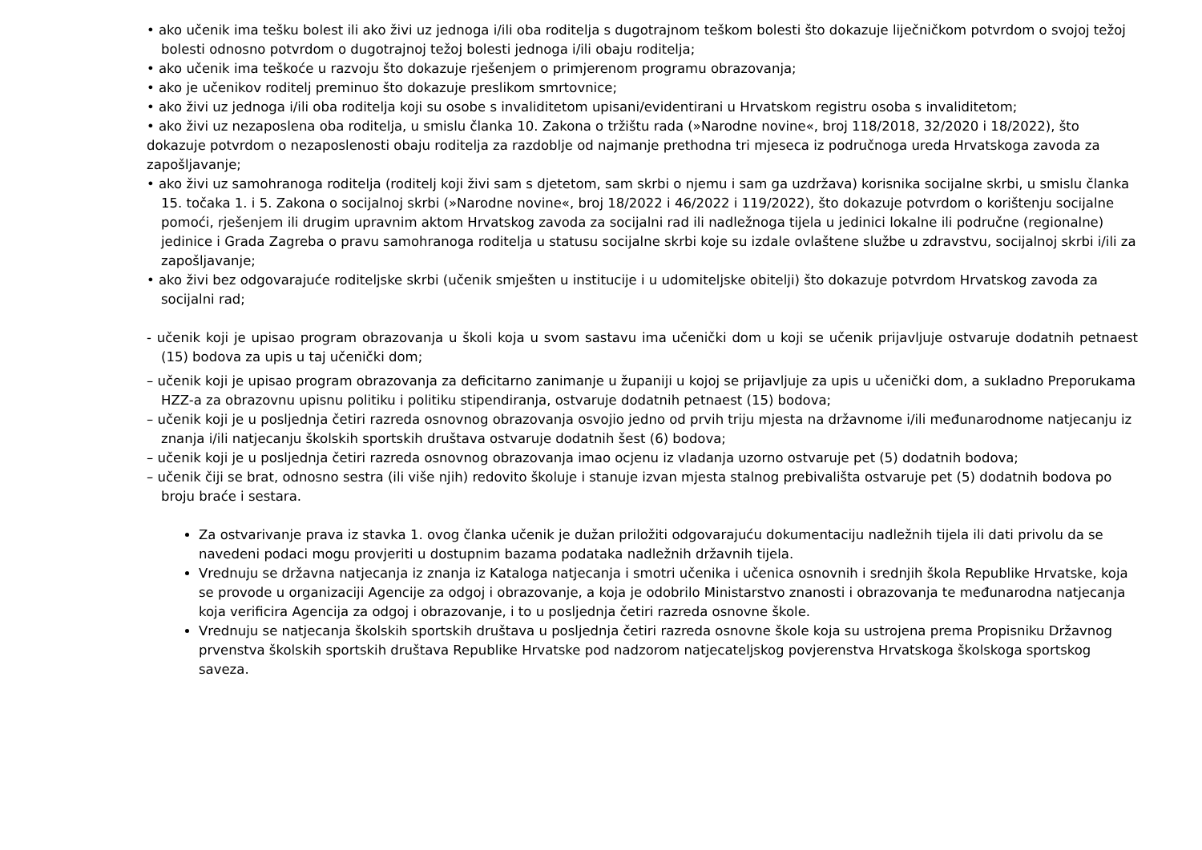• ako učenik ima tešku bolest ili ako živi uz jednoga i/ili oba roditelja s dugotrajnom teškom bolesti što dokazuje liječničkom potvrdom o svojoj težoj bolesti odnosno potvrdom o dugotrajnoj težoj bolesti jednoga i/ili obaju roditelja;
• ako učenik ima teškoće u razvoju što dokazuje rješenjem o primjerenom programu obrazovanja;
• ako je učenikov roditelj preminuo što dokazuje preslikom smrtovnice;
• ako živi uz jednoga i/ili oba roditelja koji su osobe s invaliditetom upisani/evidentirani u Hrvatskom registru osoba s invaliditetom;
• ako živi uz nezaposlena oba roditelja, u smislu članka 10. Zakona o tržištu rada (»Narodne novine«, broj 118/2018, 32/2020 i 18/2022), što dokazuje potvrdom o nezaposlenosti obaju roditelja za razdoblje od najmanje prethodna tri mjeseca iz područnoga ureda Hrvatskoga zavoda za zapošljavanje;
• ako živi uz samohranoga roditelja (roditelj koji živi sam s djetetom, sam skrbi o njemu i sam ga uzdržava) korisnika socijalne skrbi, u smislu članka 15. točaka 1. i 5. Zakona o socijalnoj skrbi (»Narodne novine«, broj 18/2022 i 46/2022 i 119/2022), što dokazuje potvrdom o korištenju socijalne pomoći, rješenjem ili drugim upravnim aktom Hrvatskog zavoda za socijalni rad ili nadležnoga tijela u jedinici lokalne ili područne (regionalne) jedinice i Grada Zagreba o pravu samohranoga roditelja u statusu socijalne skrbi koje su izdale ovlaštene službe u zdravstvu, socijalnoj skrbi i/ili za zapošljavanje;
• ako živi bez odgovarajuće roditeljske skrbi (učenik smješten u institucije i u udomiteljske obitelji) što dokazuje potvrdom Hrvatskog zavoda za socijalni rad;
- učenik koji je upisao program obrazovanja u školi koja u svom sastavu ima učenički dom u koji se učenik prijavljuje ostvaruje dodatnih petnaest (15) bodova za upis u taj učenički dom;
– učenik koji je upisao program obrazovanja za deficitarno zanimanje u županiji u kojoj se prijavljuje za upis u učenički dom, a sukladno Preporukama HZZ-a za obrazovnu upisnu politiku i politiku stipendiranja, ostvaruje dodatnih petnaest (15) bodova;
– učenik koji je u posljednja četiri razreda osnovnog obrazovanja osvojio jedno od prvih triju mjesta na državnome i/ili međunarodnome natjecanju iz znanja i/ili natjecanju školskih sportskih društava ostvaruje dodatnih šest (6) bodova;
– učenik koji je u posljednja četiri razreda osnovnog obrazovanja imao ocjenu iz vladanja uzorno ostvaruje pet (5) dodatnih bodova;
– učenik čiji se brat, odnosno sestra (ili više njih) redovito školuje i stanuje izvan mjesta stalnog prebivališta ostvaruje pet (5) dodatnih bodova po broju braće i sestara.
Za ostvarivanje prava iz stavka 1. ovog članka učenik je dužan priložiti odgovarajuću dokumentaciju nadležnih tijela ili dati privolu da se navedeni podaci mogu provjeriti u dostupnim bazama podataka nadležnih državnih tijela.
Vrednuju se državna natjecanja iz znanja iz Kataloga natjecanja i smotri učenika i učenica osnovnih i srednjih škola Republike Hrvatske, koja se provode u organizaciji Agencije za odgoj i obrazovanje, a koja je odobrilo Ministarstvo znanosti i obrazovanja te međunarodna natjecanja koja verificira Agencija za odgoj i obrazovanje, i to u posljednja četiri razreda osnovne škole.
Vrednuju se natjecanja školskih sportskih društava u posljednja četiri razreda osnovne škole koja su ustrojena prema Propisniku Državnog prvenstva školskih sportskih društava Republike Hrvatske pod nadzorom natjecateljskog povjerenstva Hrvatskoga školskoga sportskog saveza.